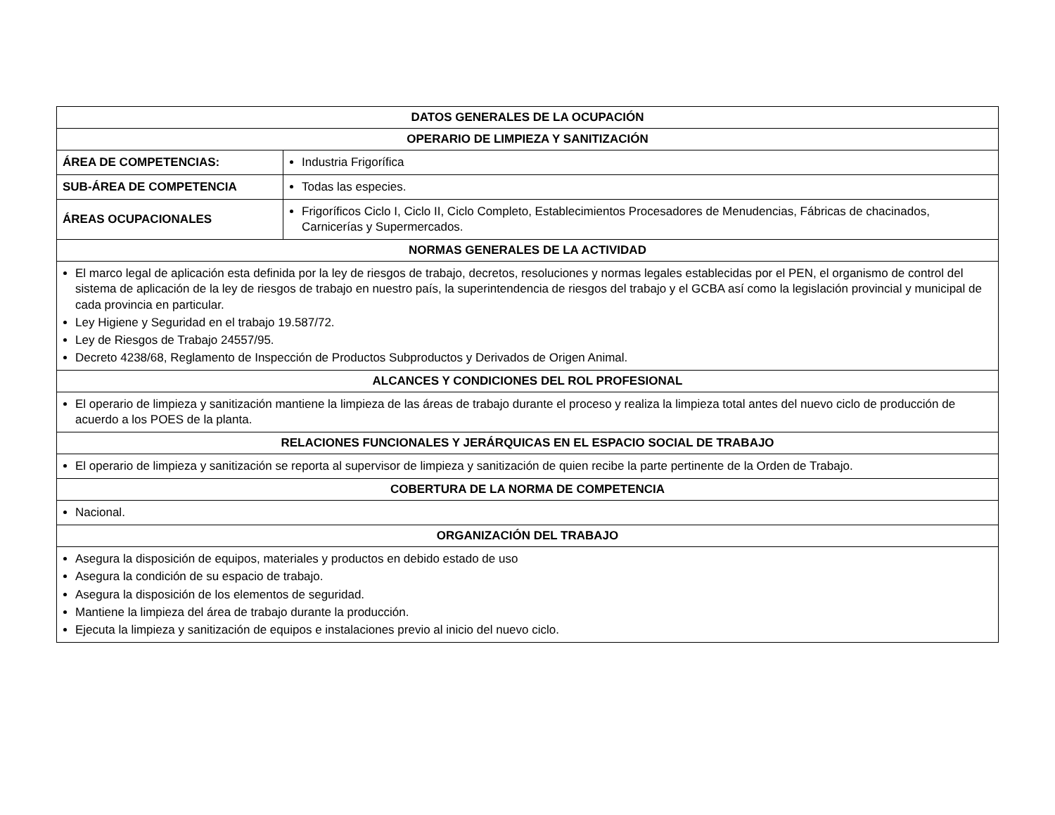| DATOS GENERALES DE LA OCUPACIÓN | |
| --- | --- |
| OPERARIO DE LIMPIEZA Y SANITIZACIÓN | |
| ÁREA DE COMPETENCIAS: | Industria Frigorífica |
| SUB-ÁREA DE COMPETENCIA | Todas las especies. |
| ÁREAS OCUPACIONALES | Frigoríficos Ciclo I, Ciclo II, Ciclo Completo, Establecimientos Procesadores de Menudencias, Fábricas de chacinados, Carnicerías y Supermercados. |
| NORMAS GENERALES DE LA ACTIVIDAD | |
| El marco legal de aplicación esta definida por la ley de riesgos de trabajo, decretos, resoluciones y normas legales establecidas por el PEN, el organismo de control del sistema de aplicación de la ley de riesgos de trabajo en nuestro país, la superintendencia de riesgos del trabajo y el GCBA así como la legislación provincial y municipal de cada provincia en particular. Ley Higiene y Seguridad en el trabajo 19.587/72. Ley de Riesgos de Trabajo 24557/95. Decreto 4238/68, Reglamento de Inspección de Productos Subproductos y Derivados de Origen Animal. | |
| ALCANCES Y CONDICIONES DEL ROL PROFESIONAL | |
| El operario de limpieza y sanitización mantiene la limpieza de las áreas de trabajo durante el proceso y realiza la limpieza total antes del nuevo ciclo de producción de acuerdo a los POES de la planta. | |
| RELACIONES FUNCIONALES Y JERÁRQUICAS EN EL ESPACIO SOCIAL DE TRABAJO | |
| El operario de limpieza y sanitización se reporta al supervisor de limpieza y sanitización de quien recibe la parte pertinente de la Orden de Trabajo. | |
| COBERTURA DE LA NORMA DE COMPETENCIA | |
| Nacional. | |
| ORGANIZACIÓN DEL TRABAJO | |
| Asegura la disposición de equipos, materiales y productos en debido estado de uso Asegura la condición de su espacio de trabajo. Asegura la disposición de los elementos de seguridad. Mantiene la limpieza del área de trabajo durante la producción. Ejecuta la limpieza y sanitización de equipos e instalaciones previo al inicio del nuevo ciclo. | |